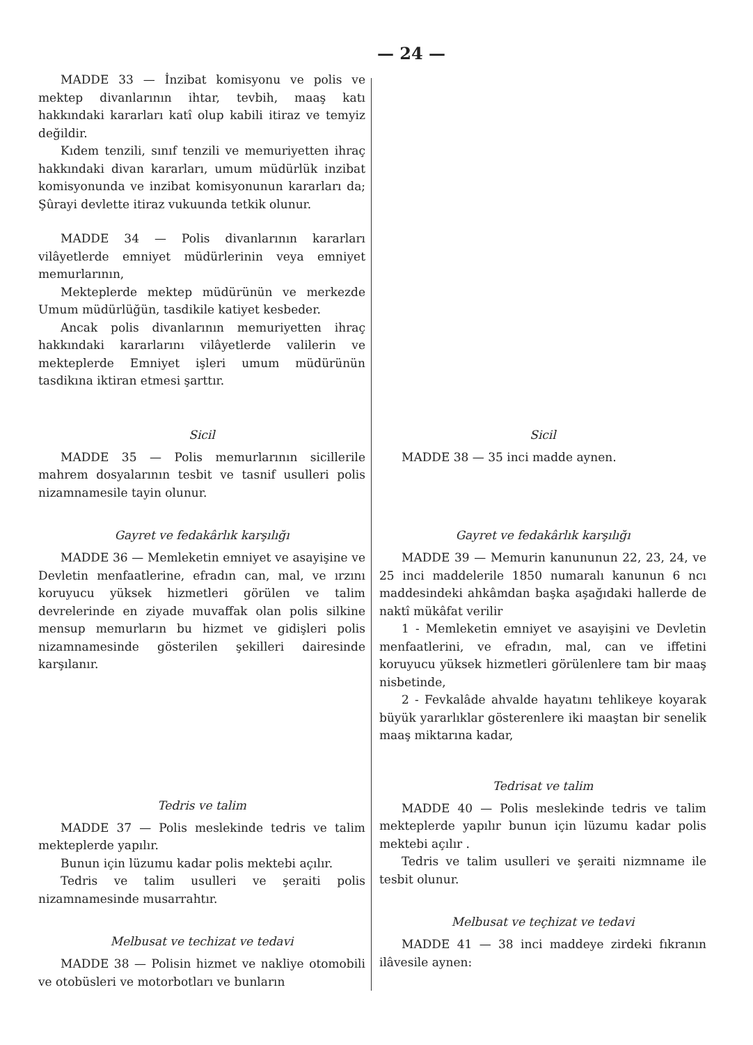— 24 —
MADDE 33 — İnzibat komisyonu ve polis ve mektep divanlarının ihtar, tevbih, maaş katı hakkındaki kararları katî olup kabili itiraz ve temyiz değildir.
Kıdem tenzili, sınıf tenzili ve memuriyetten ihraç hakkındaki divan kararları, umum müdürlük inzibat komisyonunda ve inzibat komisyonunun kararları da; Şûrayi devlette itiraz vukuunda tetkik olunur.
MADDE 34 — Polis divanlarının kararları vilâyetlerde emniyet müdürlerinin veya emniyet memurlarının,
Mekteplerde mektep müdürünün ve merkezde Umum müdürlüğün, tasdikile katiyet kesbeder.
Ancak polis divanlarının memuriyetten ihraç hakkındaki kararlarını vilâyetlerde valilerin ve mekteplerde Emniyet işleri umum müdürünün tasdikına iktiran etmesi şarttır.
Sicil
MADDE 35 — Polis memurlarının sicillerile mahrem dosyalarının tesbit ve tasnif usulleri polis nizamnamesile tayin olunur.
Gayret ve fedakârlık karşılığı
MADDE 36 — Memleketin emniyet ve asayişine ve Devletin menfaatlerine, efradın can, mal, ve ırzını koruyucu yüksek hizmetleri görülen ve talim devrelerinde en ziyade muvaffak olan polis silkine mensup memurların bu hizmet ve gidişleri polis nizamnamesinde gösterilen şekilleri dairesinde karşılanır.
Tedris ve talim
MADDE 37 — Polis meslekinde tedris ve talim mekteplerde yapılır.
Bunun için lüzumu kadar polis mektebi açılır.
Tedris ve talim usulleri ve şeraiti polis nizamnamesinde musarrahtır.
Melbusat ve techizat ve tedavi
MADDE 38 — Polisin hizmet ve nakliye otomobili ve otobüsleri ve motorbotları ve bunların
Sicil
MADDE 38 — 35 inci madde aynen.
Gayret ve fedakârlık karşılığı
MADDE 39 — Memurin kanununun 22, 23, 24, ve 25 inci maddelerile 1850 numaralı kanunun 6 ncı maddesindeki ahkâmdan başka aşağıdaki hallerde de naktî mükâfat verilir
1 - Memleketin emniyet ve asayişini ve Devletin menfaatlerini, ve efradın, mal, can ve iffetini koruyucu yüksek hizmetleri görülenlere tam bir maaş nisbetinde,
2 - Fevkalâde ahvalde hayatını tehlikeye koyarak büyük yararlıklar gösterenlere iki maaştan bir senelik maaş miktarına kadar,
Tedrisat ve talim
MADDE 40 — Polis meslekinde tedris ve talim mekteplerde yapılır bunun için lüzumu kadar polis mektebi açılır .
Tedris ve talim usulleri ve şeraiti nizmname ile tesbit olunur.
Melbusat ve teçhizat ve tedavi
MADDE 41 — 38 inci maddeye zirdeki fıkranın ilâvesile aynen: